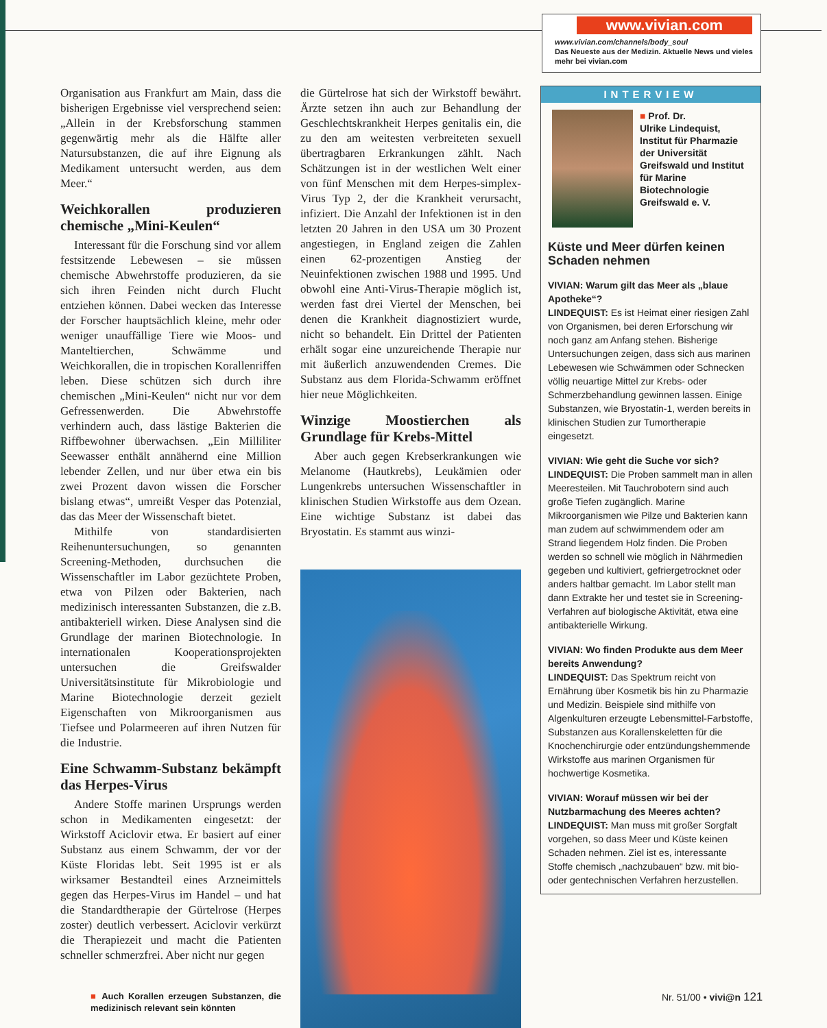www.vivian.com
www.vivian.com/channels/body_soul
Das Neueste aus der Medizin. Aktuelle News und vieles mehr bei vivian.com
Organisation aus Frankfurt am Main, dass die bisherigen Ergebnisse viel versprechend seien: „Allein in der Krebsforschung stammen gegenwärtig mehr als die Hälfte aller Natursubstanzen, die auf ihre Eignung als Medikament untersucht werden, aus dem Meer.“
Weichkorallen produzieren chemische „Mini-Keulen“
Interessant für die Forschung sind vor allem festsitzende Lebewesen – sie müssen chemische Abwehrstoffe produzieren, da sie sich ihren Feinden nicht durch Flucht entziehen können. Dabei wecken das Interesse der Forscher hauptsächlich kleine, mehr oder weniger unauffällige Tiere wie Moos- und Manteltierchen, Schwämme und Weichkorallen, die in tropischen Korallenriffen leben. Diese schützen sich durch ihre chemischen „Mini-Keulen“ nicht nur vor dem Gefressenwerden. Die Abwehrstoffe verhindern auch, dass lästige Bakterien die Riffbewohner überwachsen. „Ein Milliliter Seewasser enthält annähernd eine Million lebender Zellen, und nur über etwa ein bis zwei Prozent davon wissen die Forscher bislang etwas“, umreißt Vesper das Potenzial, das das Meer der Wissenschaft bietet.
Mithilfe von standardisierten Reihenuntersuchungen, so genannten Screening-Methoden, durchsuchen die Wissenschaftler im Labor gezüchtete Proben, etwa von Pilzen oder Bakterien, nach medizinisch interessanten Substanzen, die z.B. antibakteriell wirken. Diese Analysen sind die Grundlage der marinen Biotechnologie. In internationalen Kooperationsprojekten untersuchen die Greifswalder Universitätsinstitute für Mikrobiologie und Marine Biotechnologie derzeit gezielt Eigenschaften von Mikroorganismen aus Tiefsee und Polarmeeren auf ihren Nutzen für die Industrie.
Eine Schwamm-Substanz bekämpft das Herpes-Virus
Andere Stoffe marinen Ursprungs werden schon in Medikamenten eingesetzt: der Wirkstoff Aciclovir etwa. Er basiert auf einer Substanz aus einem Schwamm, der vor der Küste Floridas lebt. Seit 1995 ist er als wirksamer Bestandteil eines Arzneimittels gegen das Herpes-Virus im Handel – und hat die Standardtherapie der Gürtelrose (Herpes zoster) deutlich verbessert. Aciclovir verkürzt die Therapiezeit und macht die Patienten schneller schmerzfrei. Aber nicht nur gegen
■ Auch Korallen erzeugen Substanzen, die medizinisch relevant sein könnten
die Gürtelrose hat sich der Wirkstoff bewährt. Ärzte setzen ihn auch zur Behandlung der Geschlechtskrankheit Herpes genitalis ein, die zu den am weitesten verbreiteten sexuell übertragbaren Erkrankungen zählt. Nach Schätzungen ist in der westlichen Welt einer von fünf Menschen mit dem Herpes-simplex-Virus Typ 2, der die Krankheit verursacht, infiziert. Die Anzahl der Infektionen ist in den letzten 20 Jahren in den USA um 30 Prozent angestiegen, in England zeigen die Zahlen einen 62-prozentigen Anstieg der Neuinfektionen zwischen 1988 und 1995. Und obwohl eine Anti-Virus-Therapie möglich ist, werden fast drei Viertel der Menschen, bei denen die Krankheit diagnostiziert wurde, nicht so behandelt. Ein Drittel der Patienten erhält sogar eine unzureichende Therapie nur mit äußerlich anzuwendenden Cremes. Die Substanz aus dem Florida-Schwamm eröffnet hier neue Möglichkeiten.
Winzige Moostierchen als Grundlage für Krebs-Mittel
Aber auch gegen Krebserkrankungen wie Melanome (Hautkrebs), Leukämien oder Lungenkrebs untersuchen Wissenschaftler in klinischen Studien Wirkstoffe aus dem Ozean. Eine wichtige Substanz ist dabei das Bryostatin. Es stammt aus winzi-
INTERVIEW
■ Prof. Dr.
Ulrike Lindequist, Institut für Pharmazie der Universität Greifswald und Institut für Marine Biotechnologie Greifswald e. V.
Küste und Meer dürfen keinen Schaden nehmen
VIVIAN: Warum gilt das Meer als „blaue Apotheke“?
LINDEQUIST: Es ist Heimat einer riesigen Zahl von Organismen, bei deren Erforschung wir noch ganz am Anfang stehen. Bisherige Untersuchungen zeigen, dass sich aus marinen Lebewesen wie Schwämmen oder Schnecken völlig neuartige Mittel zur Krebs- oder Schmerzbehandlung gewinnen lassen. Einige Substanzen, wie Bryostatin-1, werden bereits in klinischen Studien zur Tumortherapie eingesetzt.
VIVIAN: Wie geht die Suche vor sich?
LINDEQUIST: Die Proben sammelt man in allen Meeresteilen. Mit Tauchrobotern sind auch große Tiefen zugänglich. Marine Mikroorganismen wie Pilze und Bakterien kann man zudem auf schwimmendem oder am Strand liegendem Holz finden. Die Proben werden so schnell wie möglich in Nährmedien gegeben und kultiviert, gefriergetrocknet oder anders haltbar gemacht. Im Labor stellt man dann Extrakte her und testet sie in Screening-Verfahren auf biologische Aktivität, etwa eine antibakterielle Wirkung.
VIVIAN: Wo finden Produkte aus dem Meer bereits Anwendung?
LINDEQUIST: Das Spektrum reicht von Ernährung über Kosmetik bis hin zu Pharmazie und Medizin. Beispiele sind mithilfe von Algenkulturen erzeugte Lebensmittel-Farbstoffe, Substanzen aus Korallenskeletten für die Knochenchirurgie oder entzündungshemmende Wirkstoffe aus marinen Organismen für hochwertige Kosmetika.
VIVIAN: Worauf müssen wir bei der Nutzbarmachung des Meeres achten?
LINDEQUIST: Man muss mit großer Sorgfalt vorgehen, so dass Meer und Küste keinen Schaden nehmen. Ziel ist es, interessante Stoffe chemisch „nachzubauen“ bzw. mit bio- oder gentechnischen Verfahren herzustellen.
Nr. 51/00 • vivi@n 121